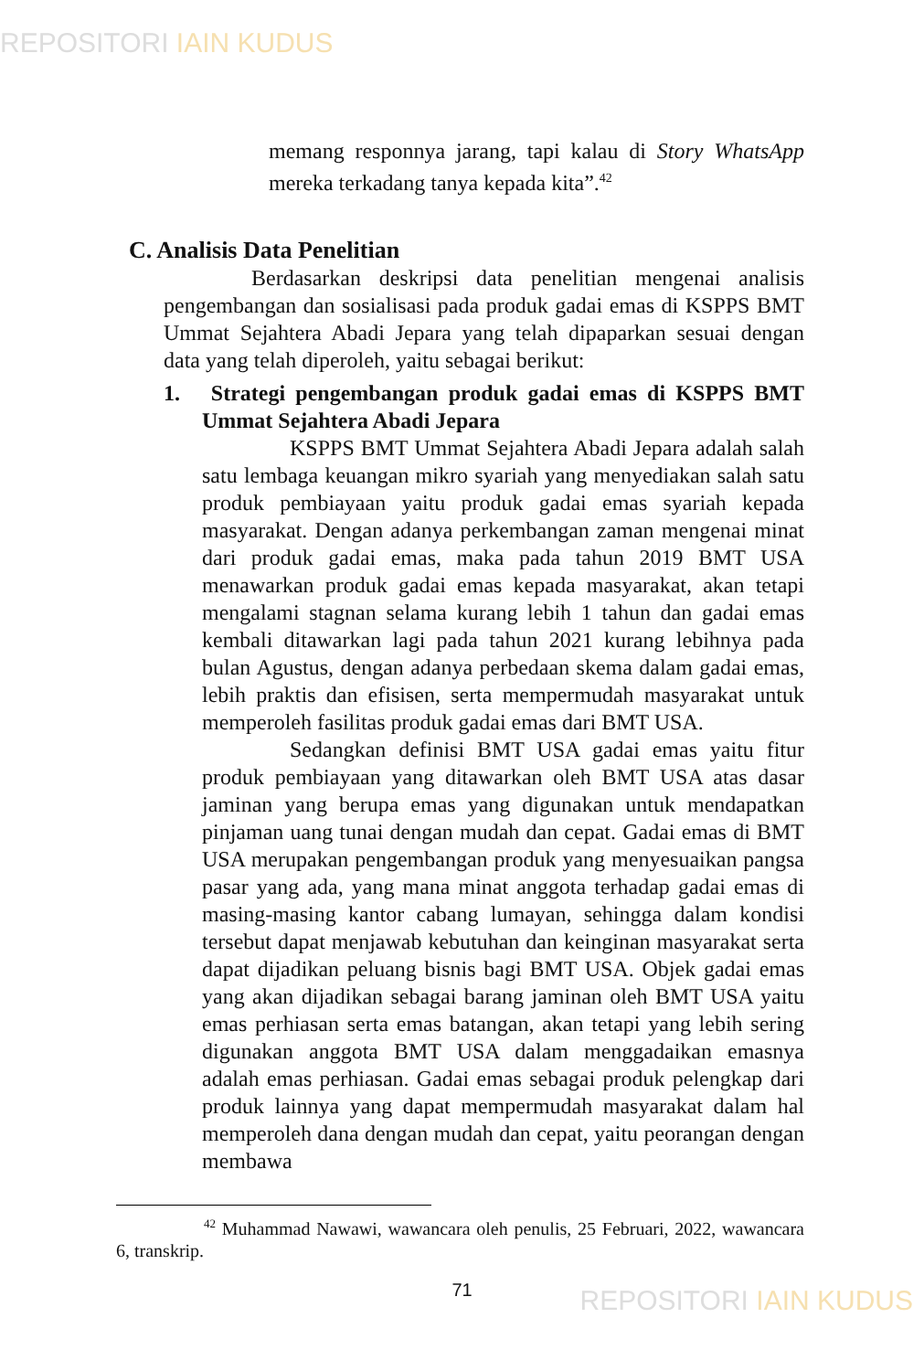REPOSITORI IAIN KUDUS
memang responnya jarang, tapi kalau di Story WhatsApp mereka terkadang tanya kepada kita”.<sup>42</sup>
C. Analisis Data Penelitian
Berdasarkan deskripsi data penelitian mengenai analisis pengembangan dan sosialisasi pada produk gadai emas di KSPPS BMT Ummat Sejahtera Abadi Jepara yang telah dipaparkan sesuai dengan data yang telah diperoleh, yaitu sebagai berikut:
1. Strategi pengembangan produk gadai emas di KSPPS BMT Ummat Sejahtera Abadi Jepara
KSPPS BMT Ummat Sejahtera Abadi Jepara adalah salah satu lembaga keuangan mikro syariah yang menyediakan salah satu produk pembiayaan yaitu produk gadai emas syariah kepada masyarakat. Dengan adanya perkembangan zaman mengenai minat dari produk gadai emas, maka pada tahun 2019 BMT USA menawarkan produk gadai emas kepada masyarakat, akan tetapi mengalami stagnan selama kurang lebih 1 tahun dan gadai emas kembali ditawarkan lagi pada tahun 2021 kurang lebihnya pada bulan Agustus, dengan adanya perbedaan skema dalam gadai emas, lebih praktis dan efisisen, serta mempermudah masyarakat untuk memperoleh fasilitas produk gadai emas dari BMT USA.
Sedangkan definisi BMT USA gadai emas yaitu fitur produk pembiayaan yang ditawarkan oleh BMT USA atas dasar jaminan yang berupa emas yang digunakan untuk mendapatkan pinjaman uang tunai dengan mudah dan cepat. Gadai emas di BMT USA merupakan pengembangan produk yang menyesuaikan pangsa pasar yang ada, yang mana minat anggota terhadap gadai emas di masing-masing kantor cabang lumayan, sehingga dalam kondisi tersebut dapat menjawab kebutuhan dan keinginan masyarakat serta dapat dijadikan peluang bisnis bagi BMT USA. Objek gadai emas yang akan dijadikan sebagai barang jaminan oleh BMT USA yaitu emas perhiasan serta emas batangan, akan tetapi yang lebih sering digunakan anggota BMT USA dalam menggadaikan emasnya adalah emas perhiasan. Gadai emas sebagai produk pelengkap dari produk lainnya yang dapat mempermudah masyarakat dalam hal memperoleh dana dengan mudah dan cepat, yaitu peorangan dengan membawa
<sup>42</sup> Muhammad Nawawi, wawancara oleh penulis, 25 Februari, 2022, wawancara 6, transkrip.
71
REPOSITORI IAIN KUDUS